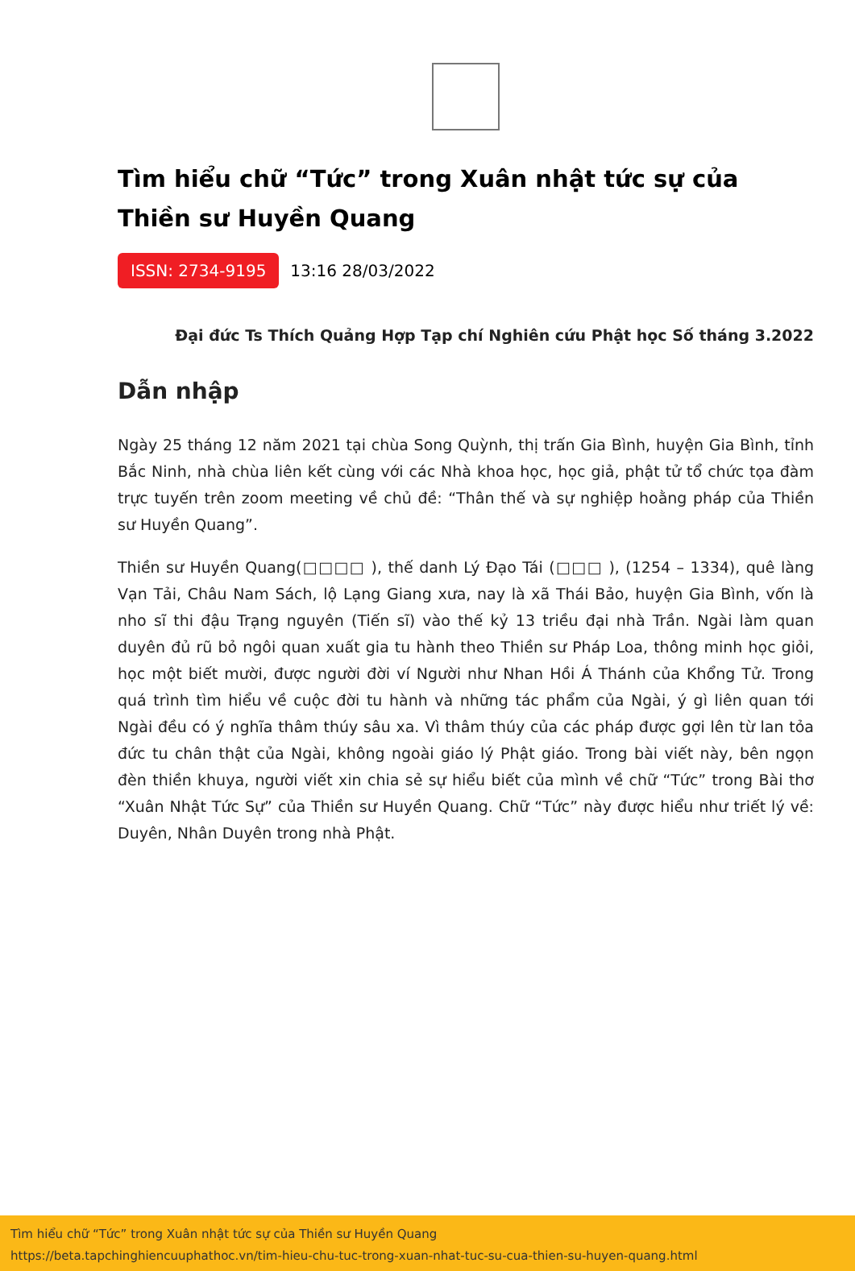Tìm hiểu chữ “Tức” trong Xuân nhật tức sự của Thiền sư Huyền Quang
ISSN: 2734-9195 13:16 28/03/2022
Đại đức Ts Thích Quảng Hợp Tạp chí Nghiên cứu Phật học Số tháng 3.2022
Dẫn nhập
Ngày 25 tháng 12 năm 2021 tại chùa Song Quỳnh, thị trấn Gia Bình, huyện Gia Bình, tỉnh Bắc Ninh, nhà chùa liên kết cùng với các Nhà khoa học, học giả, phật tử tổ chức tọa đàm trực tuyến trên zoom meeting về chủ đề: “Thân thế và sự nghiệp hoằng pháp của Thiền sư Huyền Quang”.
Thiền sư Huyền Quang(□□□□ ), thế danh Lý Đạo Tái (□□□ ), (1254 – 1334), quê làng Vạn Tải, Châu Nam Sách, lộ Lạng Giang xưa, nay là xã Thái Bảo, huyện Gia Bình, vốn là nho sĩ thi đậu Trạng nguyên (Tiến sĩ) vào thế kỷ 13 triều đại nhà Trần. Ngài làm quan duyên đủ rũ bỏ ngôi quan xuất gia tu hành theo Thiền sư Pháp Loa, thông minh học giỏi, học một biết mười, được người đời ví Người như Nhan Hồi Á Thánh của Khổng Tử. Trong quá trình tìm hiểu về cuộc đời tu hành và những tác phẩm của Ngài, ý gì liên quan tới Ngài đều có ý nghĩa thâm thúy sâu xa. Vì thâm thúy của các pháp được gợi lên từ lan tỏa đức tu chân thật của Ngài, không ngoài giáo lý Phật giáo. Trong bài viết này, bên ngọn đèn thiền khuya, người viết xin chia sẻ sự hiểu biết của mình về chữ “Tức” trong Bài thơ “Xuân Nhật Tức Sự” của Thiền sư Huyền Quang. Chữ “Tức” này được hiểu như triết lý về: Duyên, Nhân Duyên trong nhà Phật.
Tìm hiểu chữ “Tức” trong Xuân nhật tức sự của Thiền sư Huyền Quang
https://beta.tapchinghiencuuphathoc.vn/tim-hieu-chu-tuc-trong-xuan-nhat-tuc-su-cua-thien-su-huyen-quang.html